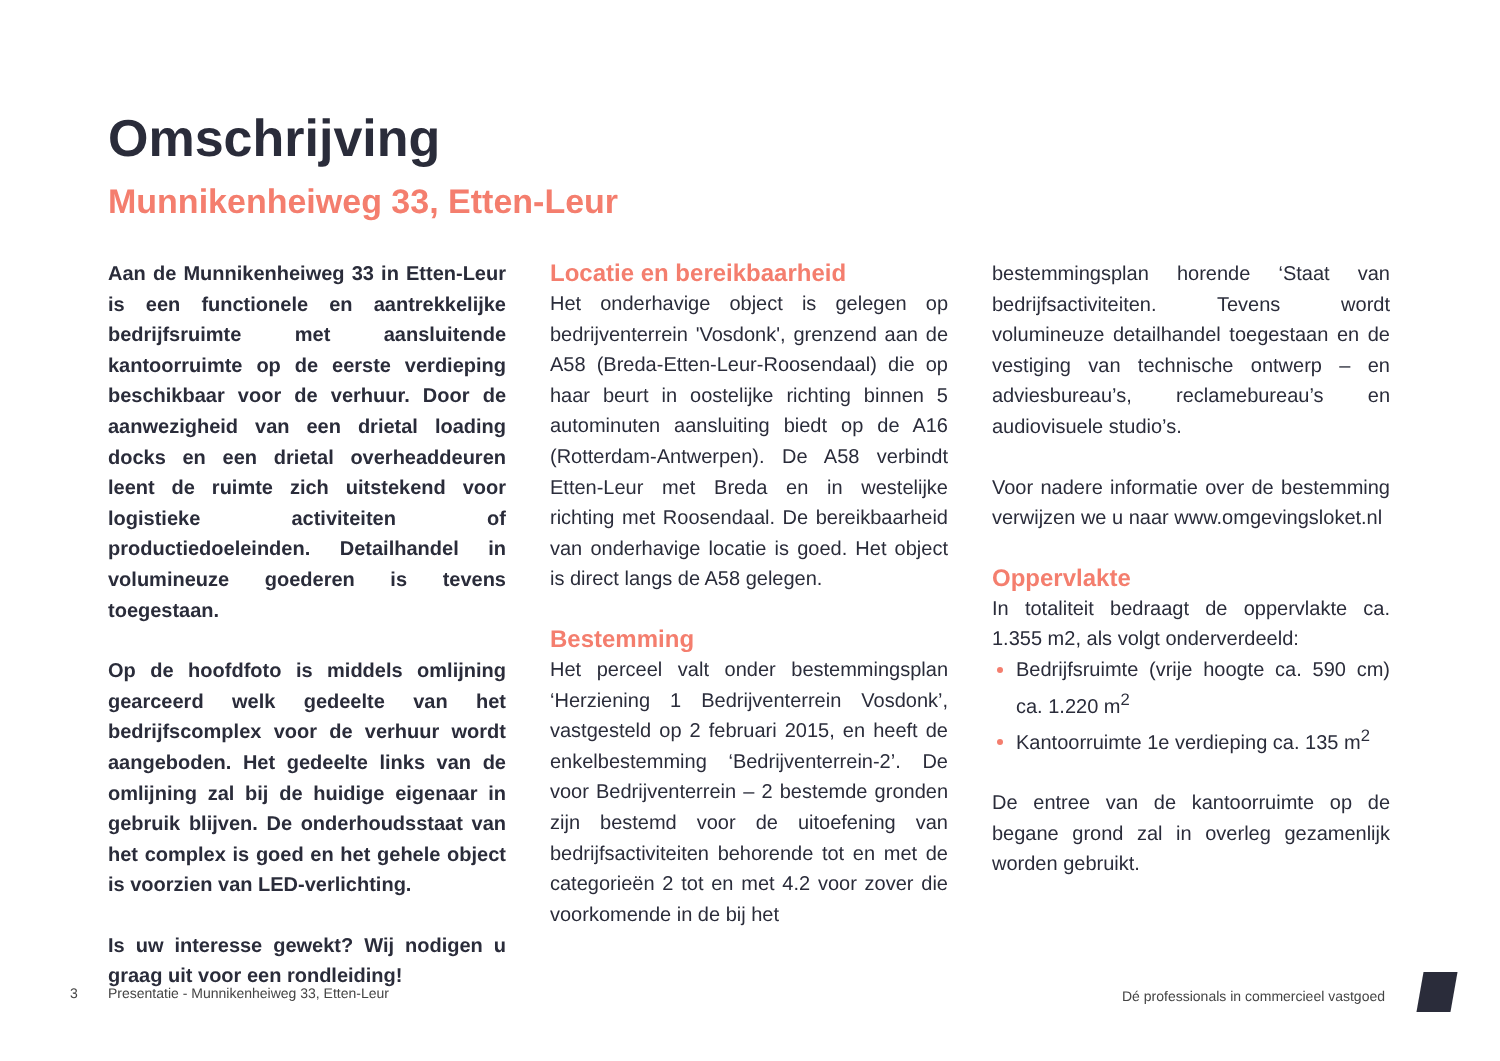Omschrijving
Munnikenheiweg 33, Etten-Leur
Aan de Munnikenheiweg 33 in Etten-Leur is een functionele en aantrekkelijke bedrijfsruimte met aansluitende kantoorruimte op de eerste verdieping beschikbaar voor de verhuur. Door de aanwezigheid van een drietal loading docks en een drietal overheaddeuren leent de ruimte zich uitstekend voor logistieke activiteiten of productiedoeleinden. Detailhandel in volumineuze goederen is tevens toegestaan.
Op de hoofdfoto is middels omlijning gearceerd welk gedeelte van het bedrijfscomplex voor de verhuur wordt aangeboden. Het gedeelte links van de omlijning zal bij de huidige eigenaar in gebruik blijven. De onderhoudsstaat van het complex is goed en het gehele object is voorzien van LED-verlichting.
Is uw interesse gewekt? Wij nodigen u graag uit voor een rondleiding!
Locatie en bereikbaarheid
Het onderhavige object is gelegen op bedrijventerrein 'Vosdonk', grenzend aan de A58 (Breda-Etten-Leur-Roosendaal) die op haar beurt in oostelijke richting binnen 5 autominuten aansluiting biedt op de A16 (Rotterdam-Antwerpen). De A58 verbindt Etten-Leur met Breda en in westelijke richting met Roosendaal. De bereikbaarheid van onderhavige locatie is goed. Het object is direct langs de A58 gelegen.
Bestemming
Het perceel valt onder bestemmingsplan ‘Herziening 1 Bedrijventerrein Vosdonk’, vastgesteld op 2 februari 2015, en heeft de enkelbestemming ‘Bedrijventerrein-2’. De voor Bedrijventerrein – 2 bestemde gronden zijn bestemd voor de uitoefening van bedrijfsactiviteiten behorende tot en met de categorieën 2 tot en met 4.2 voor zover die voorkomende in de bij het
bestemmingsplan horende ‘Staat van bedrijfsactiviteiten. Tevens wordt volumineuze detailhandel toegestaan en de vestiging van technische ontwerp – en adviesbureau’s, reclamebureau’s en audiovisuele studio’s.
Voor nadere informatie over de bestemming verwijzen we u naar www.omgevingsloket.nl
Oppervlakte
In totaliteit bedraagt de oppervlakte ca. 1.355 m2, als volgt onderverdeeld:
Bedrijfsruimte (vrije hoogte ca. 590 cm) ca. 1.220 m<sup>2</sup>
Kantoorruimte 1e verdieping ca. 135 m<sup>2</sup>
De entree van de kantoorruimte op de begane grond zal in overleg gezamenlijk worden gebruikt.
3
Presentatie - Munnikenheiweg 33, Etten-Leur
Dé professionals in commercieel vastgoed